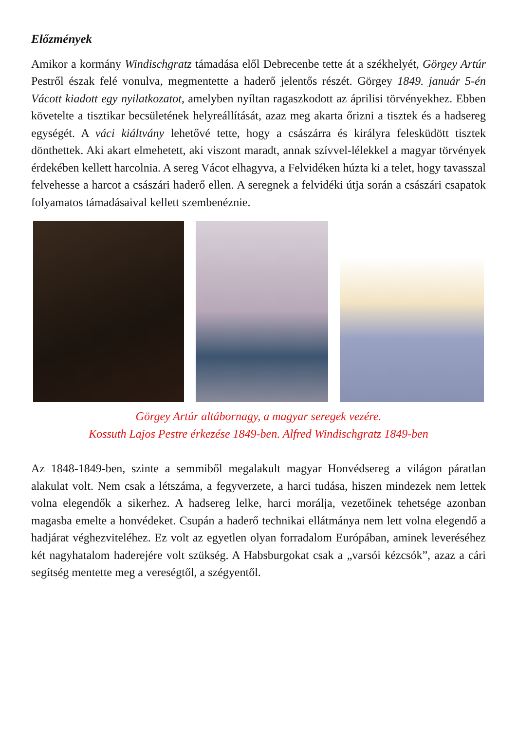Előzmények
Amikor a kormány Windischgratz támadása elől Debrecenbe tette át a székhelyét, Görgey Artúr Pestről észak felé vonulva, megmentette a haderő jelentős részét. Görgey 1849. január 5-én Vácott kiadott egy nyilatkozatot, amelyben nyíltan ragaszkodott az áprilisi törvényekhez. Ebben követelte a tisztikar becsületének helyreállítását, azaz meg akarta őrizni a tisztek és a hadsereg egységét. A váci kiáltvány lehetővé tette, hogy a császárra és királyra felesküdött tisztek dönthettek. Aki akart elmehetett, aki viszont maradt, annak szívvel-lélekkel a magyar törvények érdekében kellett harcolnia. A sereg Vácot elhagyva, a Felvidéken húzta ki a telet, hogy tavasszal felvehesse a harcot a császári haderő ellen. A seregnek a felvidéki útja során a császári csapatok folyamatos támadásaival kellett szembenéznie.
Görgey Artúr altábornagy, a magyar seregek vezére.
Kossuth Lajos Pestre érkezése 1849-ben. Alfred Windischgratz 1849-ben
Az 1848-1849-ben, szinte a semmiből megalakult magyar Honvédsereg a világon páratlan alakulat volt. Nem csak a létszáma, a fegyverzete, a harci tudása, hiszen mindezek nem lettek volna elegendők a sikerhez. A hadsereg lelke, harci morálja, vezetőinek tehetsége azonban magasba emelte a honvédeket. Csupán a haderő technikai ellátmánya nem lett volna elegendő a hadjárat véghezviteléhez. Ez volt az egyetlen olyan forradalom Európában, aminek leveréséhez két nagyhatalom haderejére volt szükség. A Habsburgokat csak a „varsói kézcsók”, azaz a cári segítség mentette meg a vereségtől, a szégyentől.